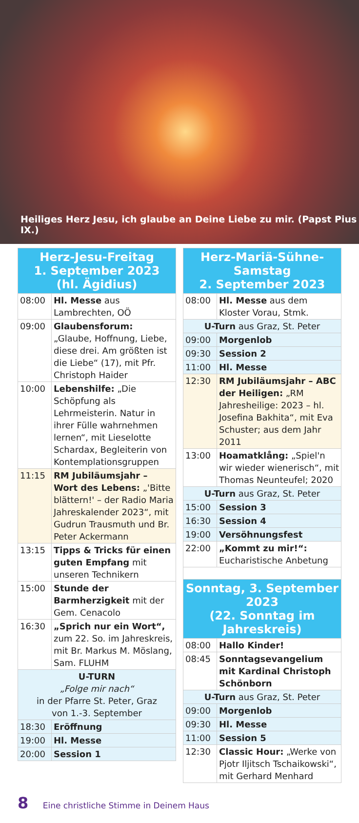Heiliges Herz Jesu, ich glaube an Deine Liebe zu mir. (Papst Pius IX.)
| Herz-Jesu-Freitag 1. September 2023 (hl. Ägidius) | |
| 08:00 | Hl. Messe aus Lambrechten, OÖ |
| 09:00 | Glaubensforum: „Glaube, Hoffnung, Liebe, diese drei. Am größten ist die Liebe“ (17), mit Pfr. Christoph Haider |
| 10:00 | Lebenshilfe: „Die Schöpfung als Lehrmeisterin. Natur in ihrer Fülle wahrnehmen lernen“, mit Lieselotte Schardax, Begleiterin von Kontemplationsgruppen |
| 11:15 | RM Jubiläumsjahr – Wort des Lebens: „'Bitte blättern!' – der Radio Maria Jahreskalender 2023“, mit Gudrun Trausmuth und Br. Peter Ackermann |
| 13:15 | Tipps & Tricks für einen guten Empfang mit unseren Technikern |
| 15:00 | Stunde der Barmherzigkeit mit der Gem. Cenacolo |
| 16:30 | „Sprich nur ein Wort“, zum 22. So. im Jahreskreis, mit Br. Markus M. Möslang, Sam. FLUHM |
| U-TURN „Folge mir nach“ in der Pfarre St. Peter, Graz von 1.-3. September | |
| 18:30 | Eröffnung |
| 19:00 | Hl. Messe |
| 20:00 | Session 1 |
| Herz-Mariä-Sühne-Samstag 2. September 2023 | |
| 08:00 | Hl. Messe aus dem Kloster Vorau, Stmk. |
| U-Turn aus Graz, St. Peter | |
| 09:00 | Morgenlob |
| 09:30 | Session 2 |
| 11:00 | Hl. Messe |
| 12:30 | RM Jubiläumsjahr – ABC der Heiligen: „RM Jahresheilige: 2023 – hl. Josefina Bakhita“, mit Eva Schuster; aus dem Jahr 2011 |
| 13:00 | Hoamatklång: „Spiel'n wir wieder wienerisch“, mit Thomas Neunteufel; 2020 |
| U-Turn aus Graz, St. Peter | |
| 15:00 | Session 3 |
| 16:30 | Session 4 |
| 19:00 | Versöhnungsfest |
| 22:00 | „Kommt zu mir!“: Eucharistische Anbetung |
| Sonntag, 3. September 2023 (22. Sonntag im Jahreskreis) | |
| 08:00 | Hallo Kinder! |
| 08:45 | Sonntagsevangelium mit Kardinal Christoph Schönborn |
| U-Turn aus Graz, St. Peter | |
| 09:00 | Morgenlob |
| 09:30 | Hl. Messe |
| 11:00 | Session 5 |
| 12:30 | Classic Hour: „Werke von Pjotr Iljitsch Tschaikowski“, mit Gerhard Menhard |
8 Eine christliche Stimme in Deinem Haus